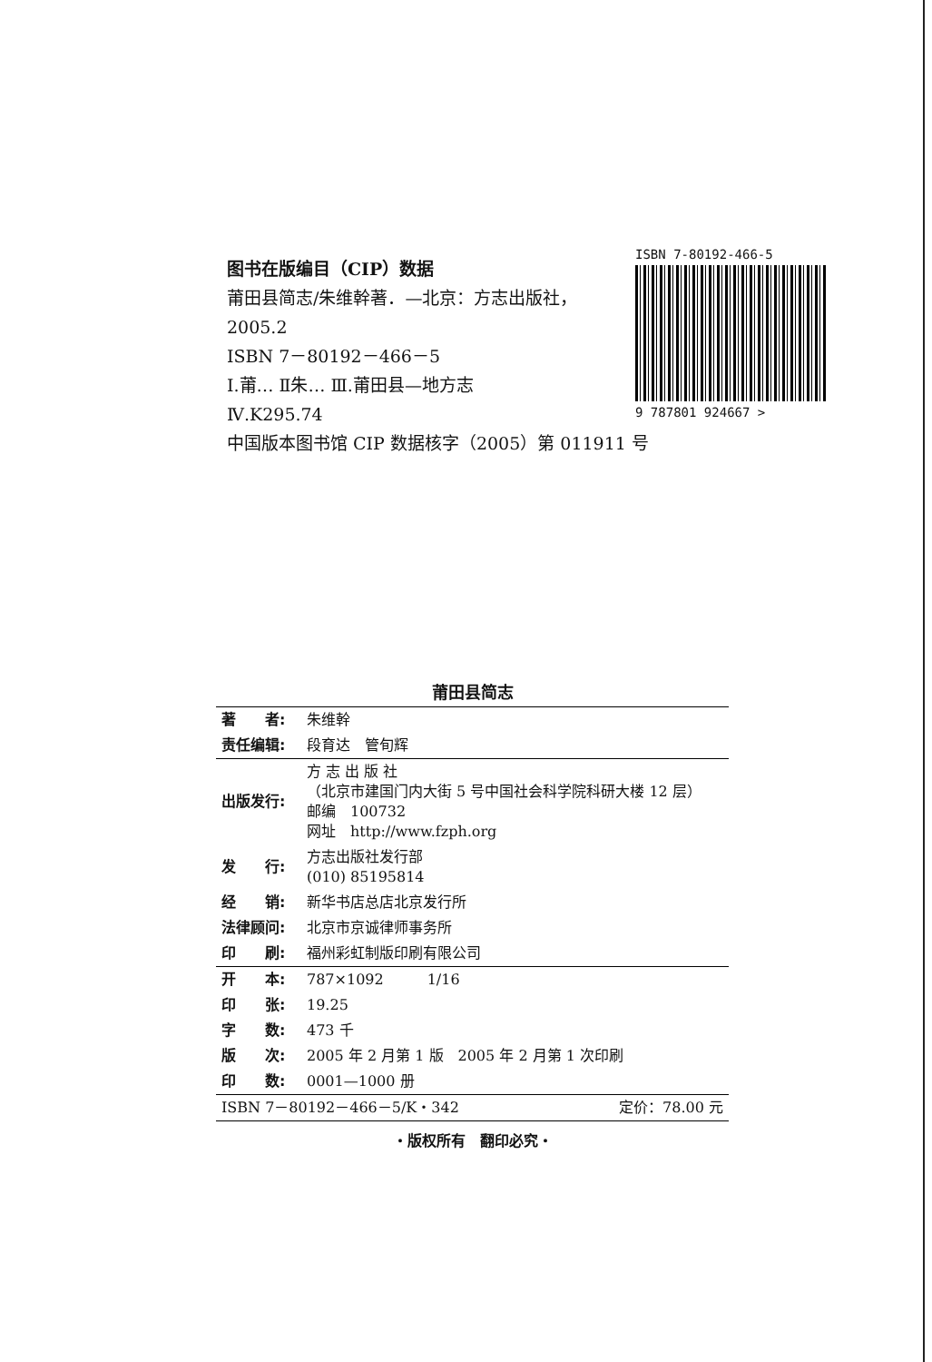图书在版编目（CIP）数据
莆田县简志/朱维幹著．—北京：方志出版社，
2005.2
ISBN 7－80192－466－5
Ⅰ.莆… Ⅱ朱… Ⅲ.莆田县—地方志
Ⅳ.K295.74
中国版本图书馆 CIP 数据核字（2005）第 011911 号
ISBN 7-80192-466-5
9 787801 924667 >
莆田县简志
| 著 者: | 朱维幹 |
| 责任编辑: | 段育达 管旬辉 |
| 出版发行: | 方 志 出 版 社 （北京市建国门内大街 5 号中国社会科学院科研大楼 12 层） 邮编 100732 网址 http://www.fzph.org |
| 发 行: | 方志出版社发行部 (010) 85195814 |
| 经 销: | 新华书店总店北京发行所 |
| 法律顾问: | 北京市京诚律师事务所 |
| 印 刷: | 福州彩虹制版印刷有限公司 |
| 开 本: | 787×1092 1/16 |
| 印 张: | 19.25 |
| 字 数: | 473 千 |
| 版 次: | 2005 年 2 月第 1 版 2005 年 2 月第 1 次印刷 |
| 印 数: | 0001—1000 册 |
| ISBN 7－80192－466－5/K・342 定价：78.00 元 | |
・版权所有　翻印必究・